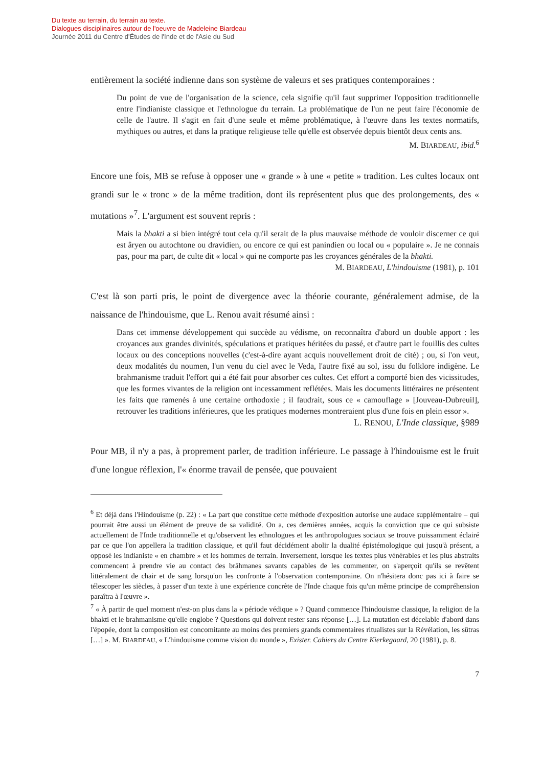Du texte au terrain, du terrain au texte.
Dialogues disciplinaires autour de l'oeuvre de Madeleine Biardeau
Journée 2011 du Centre d'Études de l'Inde et de l'Asie du Sud
entièrement la société indienne dans son système de valeurs et ses pratiques contemporaines :
Du point de vue de l'organisation de la science, cela signifie qu'il faut supprimer l'opposition traditionnelle entre l'indianiste classique et l'ethnologue du terrain. La problématique de l'un ne peut faire l'économie de celle de l'autre. Il s'agit en fait d'une seule et même problématique, à l'œuvre dans les textes normatifs, mythiques ou autres, et dans la pratique religieuse telle qu'elle est observée depuis bientôt deux cents ans.
M. BIARDEAU, ibid.<sup>6</sup>
Encore une fois, MB se refuse à opposer une « grande » à une « petite » tradition. Les cultes locaux ont grandi sur le « tronc » de la même tradition, dont ils représentent plus que des prolongements, des « mutations »<sup>7</sup>. L'argument est souvent repris :
Mais la bhakti a si bien intégré tout cela qu'il serait de la plus mauvaise méthode de vouloir discerner ce qui est âryen ou autochtone ou dravidien, ou encore ce qui est panindien ou local ou « populaire ». Je ne connais pas, pour ma part, de culte dit « local » qui ne comporte pas les croyances générales de la bhakti.
M. BIARDEAU, L'hindouisme (1981), p. 101
C'est là son parti pris, le point de divergence avec la théorie courante, généralement admise, de la naissance de l'hindouisme, que L. Renou avait résumé ainsi :
Dans cet immense développement qui succède au védisme, on reconnaîtra d'abord un double apport : les croyances aux grandes divinités, spéculations et pratiques héritées du passé, et d'autre part le fouillis des cultes locaux ou des conceptions nouvelles (c'est-à-dire ayant acquis nouvellement droit de cité) ; ou, si l'on veut, deux modalités du noumen, l'un venu du ciel avec le Veda, l'autre fixé au sol, issu du folklore indigène. Le brahmanisme traduit l'effort qui a été fait pour absorber ces cultes. Cet effort a comporté bien des vicissitudes, que les formes vivantes de la religion ont incessamment reflétées. Mais les documents littéraires ne présentent les faits que ramenés à une certaine orthodoxie ; il faudrait, sous ce « camouflage » [Jouveau-Dubreuil], retrouver les traditions inférieures, que les pratiques modernes montreraient plus d'une fois en plein essor ».
L. RENOU, L'Inde classique, §989
Pour MB, il n'y a pas, à proprement parler, de tradition inférieure. Le passage à l'hindouisme est le fruit d'une longue réflexion, l'« énorme travail de pensée, que pouvaient
<sup>6</sup> Et déjà dans l'Hindouisme (p. 22) : « La part que constitue cette méthode d'exposition autorise une audace supplémentaire – qui pourrait être aussi un élément de preuve de sa validité. On a, ces dernières années, acquis la conviction que ce qui subsiste actuellement de l'Inde traditionnelle et qu'observent les ethnologues et les anthropologues sociaux se trouve puissamment éclairé par ce que l'on appellera la tradition classique, et qu'il faut décidément abolir la dualité épistémologique qui jusqu'à présent, a opposé les indianiste « en chambre » et les hommes de terrain. Inversement, lorsque les textes plus vénérables et les plus abstraits commencent à prendre vie au contact des brāhmanes savants capables de les commenter, on s'aperçoit qu'ils se revêtent littéralement de chair et de sang lorsqu'on les confronte à l'observation contemporaine. On n'hésitera donc pas ici à faire se télescoper les siècles, à passer d'un texte à une expérience concrète de l'Inde chaque fois qu'un même principe de compréhension paraîtra à l'œuvre ».
<sup>7</sup> « À partir de quel moment n'est-on plus dans la « période védique » ? Quand commence l'hindouisme classique, la religion de la bhakti et le brahmanisme qu'elle englobe ? Questions qui doivent rester sans réponse […]. La mutation est décelable d'abord dans l'épopée, dont la composition est concomitante au moins des premiers grands commentaires ritualistes sur la Révélation, les sûtras […] ». M. BIARDEAU, « L'hindouisme comme vision du monde », Exister. Cahiers du Centre Kierkegaard, 20 (1981), p. 8.
7